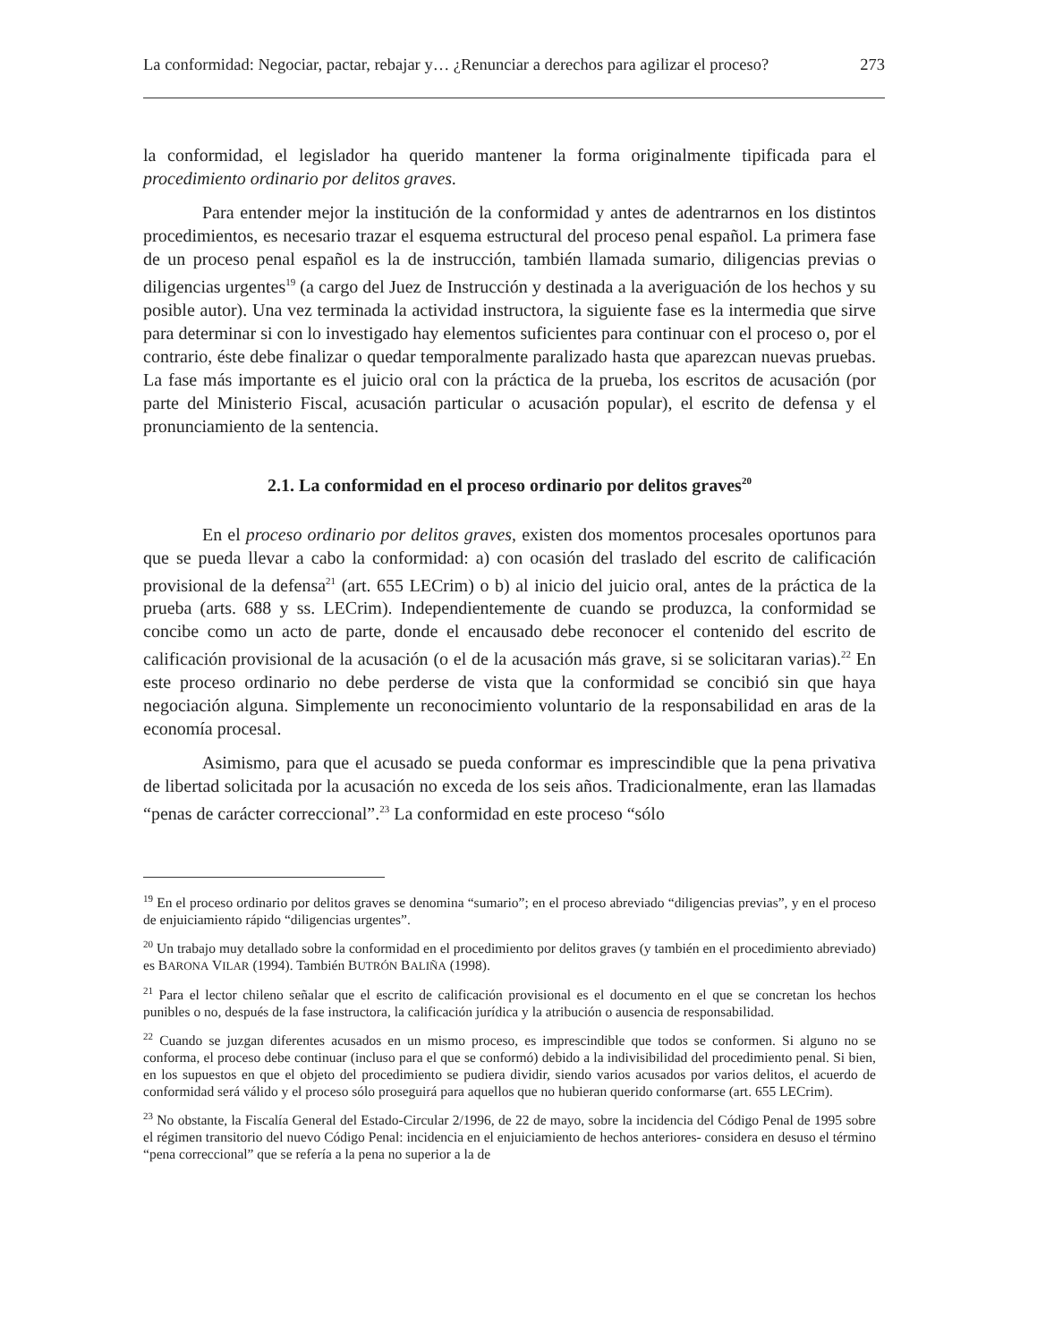La conformidad: Negociar, pactar, rebajar y… ¿Renunciar a derechos para agilizar el proceso? 273
la conformidad, el legislador ha querido mantener la forma originalmente tipificada para el procedimiento ordinario por delitos graves.
Para entender mejor la institución de la conformidad y antes de adentrarnos en los distintos procedimientos, es necesario trazar el esquema estructural del proceso penal español. La primera fase de un proceso penal español es la de instrucción, también llamada sumario, diligencias previas o diligencias urgentes<sup>19</sup> (a cargo del Juez de Instrucción y destinada a la averiguación de los hechos y su posible autor). Una vez terminada la actividad instructora, la siguiente fase es la intermedia que sirve para determinar si con lo investigado hay elementos suficientes para continuar con el proceso o, por el contrario, éste debe finalizar o quedar temporalmente paralizado hasta que aparezcan nuevas pruebas. La fase más importante es el juicio oral con la práctica de la prueba, los escritos de acusación (por parte del Ministerio Fiscal, acusación particular o acusación popular), el escrito de defensa y el pronunciamiento de la sentencia.
2.1. La conformidad en el proceso ordinario por delitos graves<sup>20</sup>
En el proceso ordinario por delitos graves, existen dos momentos procesales oportunos para que se pueda llevar a cabo la conformidad: a) con ocasión del traslado del escrito de calificación provisional de la defensa<sup>21</sup> (art. 655 LECrim) o b) al inicio del juicio oral, antes de la práctica de la prueba (arts. 688 y ss. LECrim). Independientemente de cuando se produzca, la conformidad se concibe como un acto de parte, donde el encausado debe reconocer el contenido del escrito de calificación provisional de la acusación (o el de la acusación más grave, si se solicitaran varias).<sup>22</sup> En este proceso ordinario no debe perderse de vista que la conformidad se concibió sin que haya negociación alguna. Simplemente un reconocimiento voluntario de la responsabilidad en aras de la economía procesal.
Asimismo, para que el acusado se pueda conformar es imprescindible que la pena privativa de libertad solicitada por la acusación no exceda de los seis años. Tradicionalmente, eran las llamadas “penas de carácter correccional”.<sup>23</sup> La conformidad en este proceso “sólo
<sup>19</sup> En el proceso ordinario por delitos graves se denomina “sumario”; en el proceso abreviado “diligencias previas”, y en el proceso de enjuiciamiento rápido “diligencias urgentes”.
<sup>20</sup> Un trabajo muy detallado sobre la conformidad en el procedimiento por delitos graves (y también en el procedimiento abreviado) es BARONA VILAR (1994). También BUTRÓN BALIÑA (1998).
<sup>21</sup> Para el lector chileno señalar que el escrito de calificación provisional es el documento en el que se concretan los hechos punibles o no, después de la fase instructora, la calificación jurídica y la atribución o ausencia de responsabilidad.
<sup>22</sup> Cuando se juzgan diferentes acusados en un mismo proceso, es imprescindible que todos se conformen. Si alguno no se conforma, el proceso debe continuar (incluso para el que se conformó) debido a la indivisibilidad del procedimiento penal. Si bien, en los supuestos en que el objeto del procedimiento se pudiera dividir, siendo varios acusados por varios delitos, el acuerdo de conformidad será válido y el proceso sólo proseguirá para aquellos que no hubieran querido conformarse (art. 655 LECrim).
<sup>23</sup> No obstante, la Fiscalía General del Estado-Circular 2/1996, de 22 de mayo, sobre la incidencia del Código Penal de 1995 sobre el régimen transitorio del nuevo Código Penal: incidencia en el enjuiciamiento de hechos anteriores- considera en desuso el término “pena correccional” que se refería a la pena no superior a la de